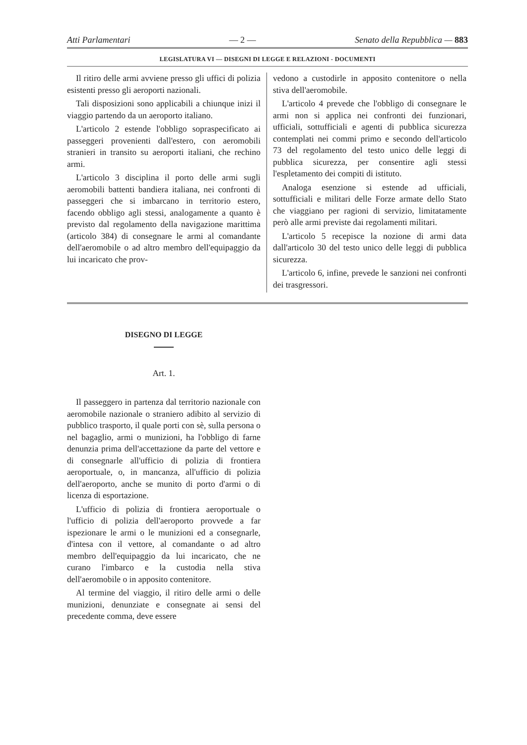Atti Parlamentari — 2 — Senato della Repubblica — 883
LEGISLATURA VI — DISEGNI DI LEGGE E RELAZIONI - DOCUMENTI
Il ritiro delle armi avviene presso gli uffici di polizia esistenti presso gli aeroporti nazionali.
Tali disposizioni sono applicabili a chiunque inizi il viaggio partendo da un aeroporto italiano.
L'articolo 2 estende l'obbligo sopraspecificato ai passeggeri provenienti dall'estero, con aeromobili stranieri in transito su aeroporti italiani, che rechino armi.
L'articolo 3 disciplina il porto delle armi sugli aeromobili battenti bandiera italiana, nei confronti di passeggeri che si imbarcano in territorio estero, facendo obbligo agli stessi, analogamente a quanto è previsto dal regolamento della navigazione marittima (articolo 384) di consegnare le armi al comandante dell'aeromobile o ad altro membro dell'equipaggio da lui incaricato che prov-
vedono a custodirle in apposito contenitore o nella stiva dell'aeromobile.
L'articolo 4 prevede che l'obbligo di consegnare le armi non si applica nei confronti dei funzionari, ufficiali, sottufficiali e agenti di pubblica sicurezza contemplati nei commi primo e secondo dell'articolo 73 del regolamento del testo unico delle leggi di pubblica sicurezza, per consentire agli stessi l'espletamento dei compiti di istituto.
Analoga esenzione si estende ad ufficiali, sottufficiali e militari delle Forze armate dello Stato che viaggiano per ragioni di servizio, limitatamente però alle armi previste dai regolamenti militari.
L'articolo 5 recepisce la nozione di armi data dall'articolo 30 del testo unico delle leggi di pubblica sicurezza.
L'articolo 6, infine, prevede le sanzioni nei confronti dei trasgressori.
DISEGNO DI LEGGE
Art. 1.
Il passeggero in partenza dal territorio nazionale con aeromobile nazionale o straniero adibito al servizio di pubblico trasporto, il quale porti con sè, sulla persona o nel bagaglio, armi o munizioni, ha l'obbligo di farne denunzia prima dell'accettazione da parte del vettore e di consegnarle all'ufficio di polizia di frontiera aeroportuale, o, in mancanza, all'ufficio di polizia dell'aeroporto, anche se munito di porto d'armi o di licenza di esportazione.
L'ufficio di polizia di frontiera aeroportuale o l'ufficio di polizia dell'aeroporto provvede a far ispezionare le armi o le munizioni ed a consegnarle, d'intesa con il vettore, al comandante o ad altro membro dell'equipaggio da lui incaricato, che ne curano l'imbarco e la custodia nella stiva dell'aeromobile o in apposito contenitore.
Al termine del viaggio, il ritiro delle armi o delle munizioni, denunziate e consegnate ai sensi del precedente comma, deve essere